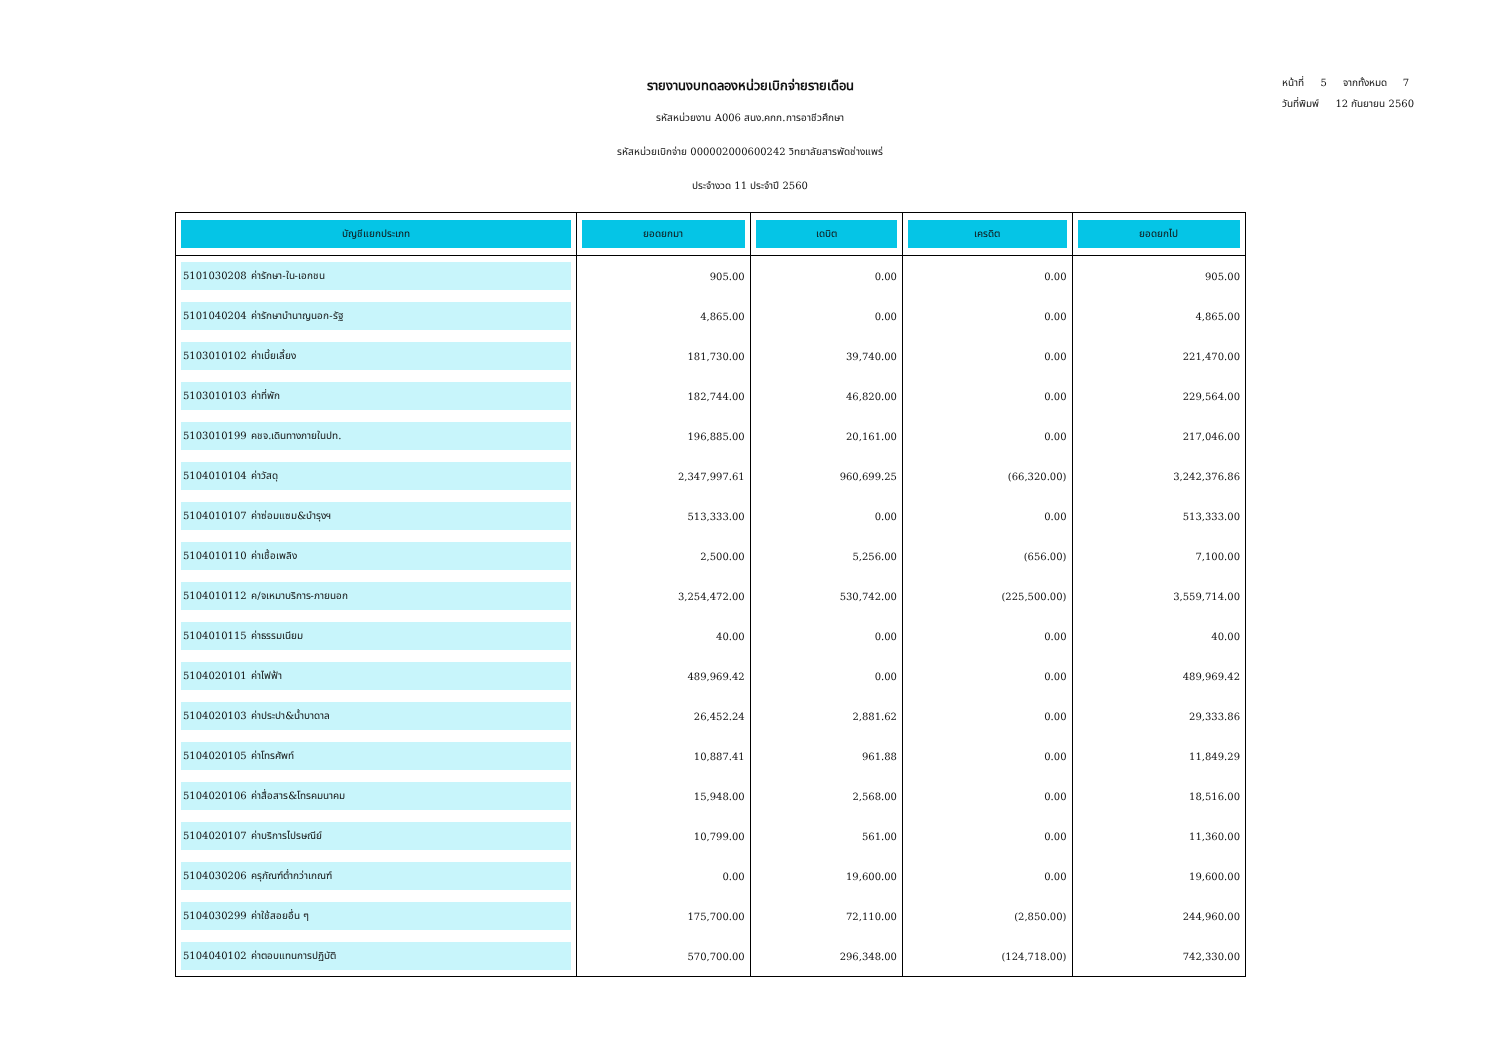หน้าที่ 5 จากทั้งหมด 7
วันที่พิมพ์ 12 กันยายน 2560
รายงานงบทดลองหน่วยเบิกจ่ายรายเดือน
รหัสหน่วยงาน A006 สนง.คกก.การอาชีวศึกษา
รหัสหน่วยเบิกจ่าย 000002000600242 วิทยาลัยสารพัดช่างแพร่
ประจำงวด 11 ประจำปี 2560
| บัญชีแยกประเภท | ยอดยกมา | เดบิต | เครดิต | ยอดยกไป |
| --- | --- | --- | --- | --- |
| 5101030208 ค่ารักษา-ใน-เอกชน | 905.00 | 0.00 | 0.00 | 905.00 |
| 5101040204 ค่ารักษาบำนาญนอก-รัฐ | 4,865.00 | 0.00 | 0.00 | 4,865.00 |
| 5103010102 ค่าเบี้ยเลี้ยง | 181,730.00 | 39,740.00 | 0.00 | 221,470.00 |
| 5103010103 ค่าที่พัก | 182,744.00 | 46,820.00 | 0.00 | 229,564.00 |
| 5103010199 คชจ.เดินทางภายในปท. | 196,885.00 | 20,161.00 | 0.00 | 217,046.00 |
| 5104010104 ค่าวัสดุ | 2,347,997.61 | 960,699.25 | (66,320.00) | 3,242,376.86 |
| 5104010107 ค่าซ่อมแซม&บำรุงฯ | 513,333.00 | 0.00 | 0.00 | 513,333.00 |
| 5104010110 ค่าเชื้อเพลิง | 2,500.00 | 5,256.00 | (656.00) | 7,100.00 |
| 5104010112 ค/จเหมาบริการ-ภายนอก | 3,254,472.00 | 530,742.00 | (225,500.00) | 3,559,714.00 |
| 5104010115 ค่าธรรมเนียม | 40.00 | 0.00 | 0.00 | 40.00 |
| 5104020101 ค่าไฟฟ้า | 489,969.42 | 0.00 | 0.00 | 489,969.42 |
| 5104020103 ค่าประปา&น้ำบาดาล | 26,452.24 | 2,881.62 | 0.00 | 29,333.86 |
| 5104020105 ค่าโทรศัพท์ | 10,887.41 | 961.88 | 0.00 | 11,849.29 |
| 5104020106 ค่าสื่อสาร&โทรคมนาคม | 15,948.00 | 2,568.00 | 0.00 | 18,516.00 |
| 5104020107 ค่าบริการไปรษณีย์ | 10,799.00 | 561.00 | 0.00 | 11,360.00 |
| 5104030206 ครุภัณฑ์ต่ำกว่าเกณฑ์ | 0.00 | 19,600.00 | 0.00 | 19,600.00 |
| 5104030299 ค่าใช้สอยอื่น ๆ | 175,700.00 | 72,110.00 | (2,850.00) | 244,960.00 |
| 5104040102 ค่าตอบแทนการปฏิบัติ | 570,700.00 | 296,348.00 | (124,718.00) | 742,330.00 |